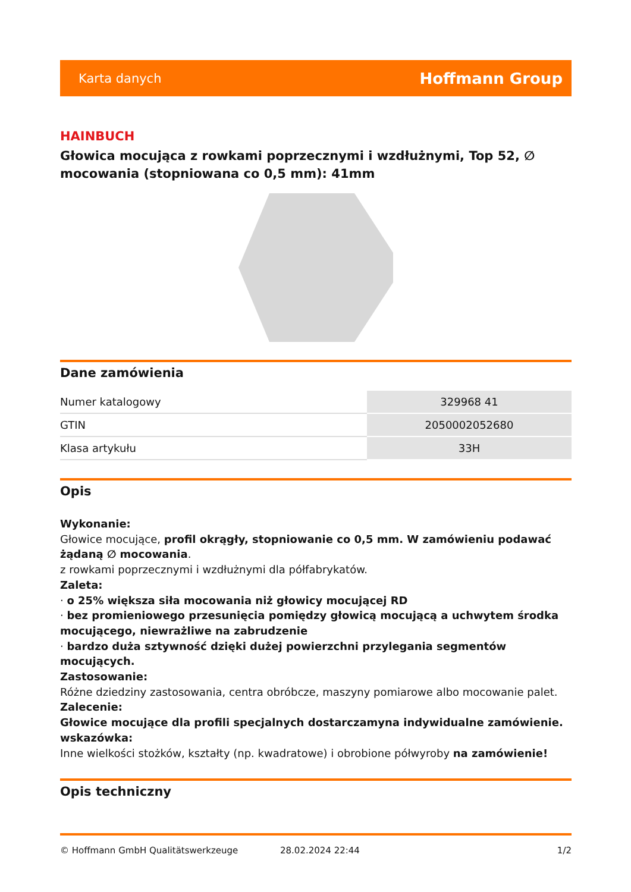Karta danych Hoffmann Group
HAINBUCH
Głowica mocująca z rowkami poprzecznymi i wzdłużnymi, Top 52, ∅ mocowania (stopniowana co 0,5 mm): 41mm
Dane zamówienia
| Numer katalogowy | 329968 41 |
| GTIN | 2050002052680 |
| Klasa artykułu | 33H |
Opis
Wykonanie:
Głowice mocujące, profil okrągły, stopniowanie co 0,5 mm. W zamówieniu podawać żądaną ∅ mocowania.
z rowkami poprzecznymi i wzdłużnymi dla półfabrykatów.
Zaleta:
· o 25% większa siła mocowania niż głowicy mocującej RD
· bez promieniowego przesunięcia pomiędzy głowicą mocującą a uchwytem środka mocującego, niewrażliwe na zabrudzenie
· bardzo duża sztywność dzięki dużej powierzchni przylegania segmentów mocujących.
Zastosowanie:
Różne dziedziny zastosowania, centra obróbcze, maszyny pomiarowe albo mocowanie palet.
Zalecenie:
Głowice mocujące dla profili specjalnych dostarczamyna indywidualne zamówienie.
wskazówka:
Inne wielkości stożków, kształty (np. kwadratowe) i obrobione półwyroby na zamówienie!
Opis techniczny
© Hoffmann GmbH Qualitätswerkzeuge 28.02.2024 22:44 1/2